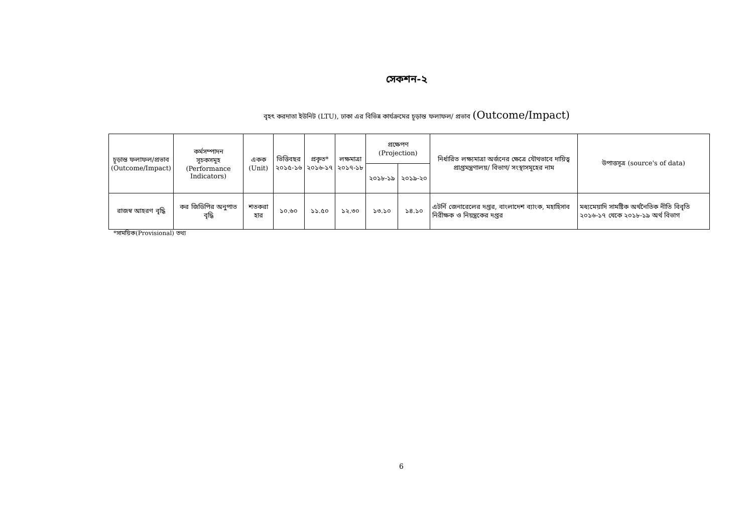সেকশন-২
বৃহৎ করদাতা ইউনিট (LTU), ঢাকা এর বিভিন্ন কার্যক্রমের চূড়ান্ত ফলাফল/ প্রভাব (Outcome/Impact)
| চূড়ান্ত ফলাফল/প্রভাব (Outcome/Impact) | কর্মসম্পাদন সূচকসমূহ (Performance Indicators) | একক (Unit) | ভিত্তিবছর ২০১৫-১৬ | প্রকৃত* ২০১৬-১৭ | লক্ষমাত্রা ২০১৭-১৮ | প্রক্ষেপণ (Projection) | | নির্ধারিত লক্ষ্যমাত্রা অর্জনের ক্ষেত্রে যৌথভাবে দায়িত্ব প্রাপ্তমন্ত্রণালয়/ বিভাগ/ সংস্থাসমূহের নাম | উপাত্তসূত্র (source's of data) |
| --- | --- | --- | --- | --- | --- | --- | --- | --- | --- |
| | | | | | | ২০১৮-১৯ | ২০১৯-২০ | | |
| রাজস্ব আহরণ বৃদ্ধি | কর জিডিপির অনুপাত বৃদ্ধি | শতকরা হার | ১০.৬০ | ১১.৫০ | ১২.৩০ | ১৩.১০ | ১৪.১০ | এটর্নি জেনারেলের দপ্তর, বাংলাদেশ ব্যাংক, মহাহিসাব নিরীক্ষক ও নিয়ন্ত্রকের দপ্তর | মধ্যমেয়াদি সামষ্টিক অর্থনৈতিক নীতি বিবৃতি ২০১৬-১৭ থেকে ২০১৮-১৯ অর্থ বিভাগ |
*সাময়িক(Provisional) তথ্য
6